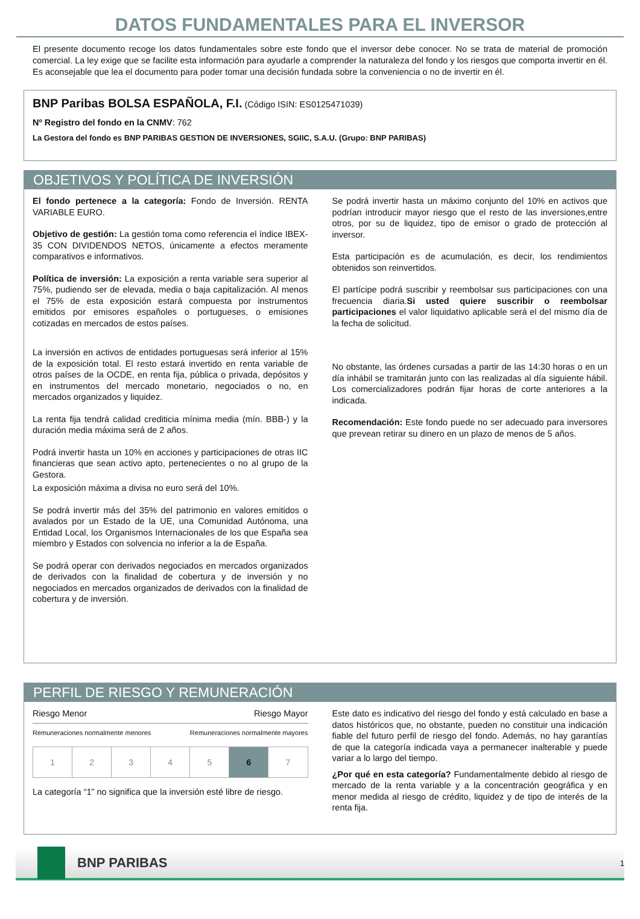DATOS FUNDAMENTALES PARA EL INVERSOR
El presente documento recoge los datos fundamentales sobre este fondo que el inversor debe conocer. No se trata de material de promoción comercial. La ley exige que se facilite esta información para ayudarle a comprender la naturaleza del fondo y los riesgos que comporta invertir en él. Es aconsejable que lea el documento para poder tomar una decisión fundada sobre la conveniencia o no de invertir en él.
BNP Paribas BOLSA ESPAÑOLA, F.I. (Código ISIN: ES0125471039)
Nº Registro del fondo en la CNMV: 762
La Gestora del fondo es BNP PARIBAS GESTION DE INVERSIONES, SGIIC, S.A.U. (Grupo: BNP PARIBAS)
OBJETIVOS Y POLÍTICA DE INVERSIÓN
El fondo pertenece a la categoría: Fondo de Inversión. RENTA VARIABLE EURO.
Objetivo de gestión: La gestión toma como referencia el índice IBEX-35 CON DIVIDENDOS NETOS, únicamente a efectos meramente comparativos e informativos.
Política de inversión: La exposición a renta variable sera superior al 75%, pudiendo ser de elevada, media o baja capitalización. Al menos el 75% de esta exposición estará compuesta por instrumentos emitidos por emisores españoles o portugueses, o emisiones cotizadas en mercados de estos países.
La inversión en activos de entidades portuguesas será inferior al 15% de la exposición total. El resto estará invertido en renta variable de otros países de la OCDE, en renta fija, pública o privada, depósitos y en instrumentos del mercado monetario, negociados o no, en mercados organizados y liquidez.
La renta fija tendrá calidad crediticia mínima media (mín. BBB-) y la duración media máxima será de 2 años.
Podrá invertir hasta un 10% en acciones y participaciones de otras IIC financieras que sean activo apto, pertenecientes o no al grupo de la Gestora.
La exposición máxima a divisa no euro será del 10%.
Se podrá invertir más del 35% del patrimonio en valores emitidos o avalados por un Estado de la UE, una Comunidad Autónoma, una Entidad Local, los Organismos Internacionales de los que España sea miembro y Estados con solvencia no inferior a la de España.
Se podrá operar con derivados negociados en mercados organizados de derivados con la finalidad de cobertura y de inversión y no negociados en mercados organizados de derivados con la finalidad de cobertura y de inversión.
Se podrá invertir hasta un máximo conjunto del 10% en activos que podrían introducir mayor riesgo que el resto de las inversiones,entre otros, por su de liquidez, tipo de emisor o grado de protección al inversor.
Esta participación es de acumulación, es decir, los rendimientos obtenidos son reinvertidos.
El partícipe podrá suscribir y reembolsar sus participaciones con una frecuencia diaria.Si usted quiere suscribir o reembolsar participaciones el valor liquidativo aplicable será el del mismo día de la fecha de solicitud.
No obstante, las órdenes cursadas a partir de las 14:30 horas o en un día inhábil se tramitarán junto con las realizadas al día siguiente hábil. Los comercializadores podrán fijar horas de corte anteriores a la indicada.
Recomendación: Este fondo puede no ser adecuado para inversores que prevean retirar su dinero en un plazo de menos de 5 años.
PERFIL DE RIESGO Y REMUNERACIÓN
Riesgo Menor Riesgo Mayor
Remuneraciones normalmente menores Remuneraciones normalmente mayores
| 1 | 2 | 3 | 4 | 5 | 6 | 7 |
La categoría “1” no significa que la inversión esté libre de riesgo.
Este dato es indicativo del riesgo del fondo y está calculado en base a datos históricos que, no obstante, pueden no constituir una indicación fiable del futuro perfil de riesgo del fondo. Además, no hay garantías de que la categoría indicada vaya a permanecer inalterable y puede variar a lo largo del tiempo.
¿Por qué en esta categoría? Fundamentalmente debido al riesgo de mercado de la renta variable y a la concentración geográfica y en menor medida al riesgo de crédito, liquidez y de tipo de interés de la renta fija.
BNP PARIBAS
1